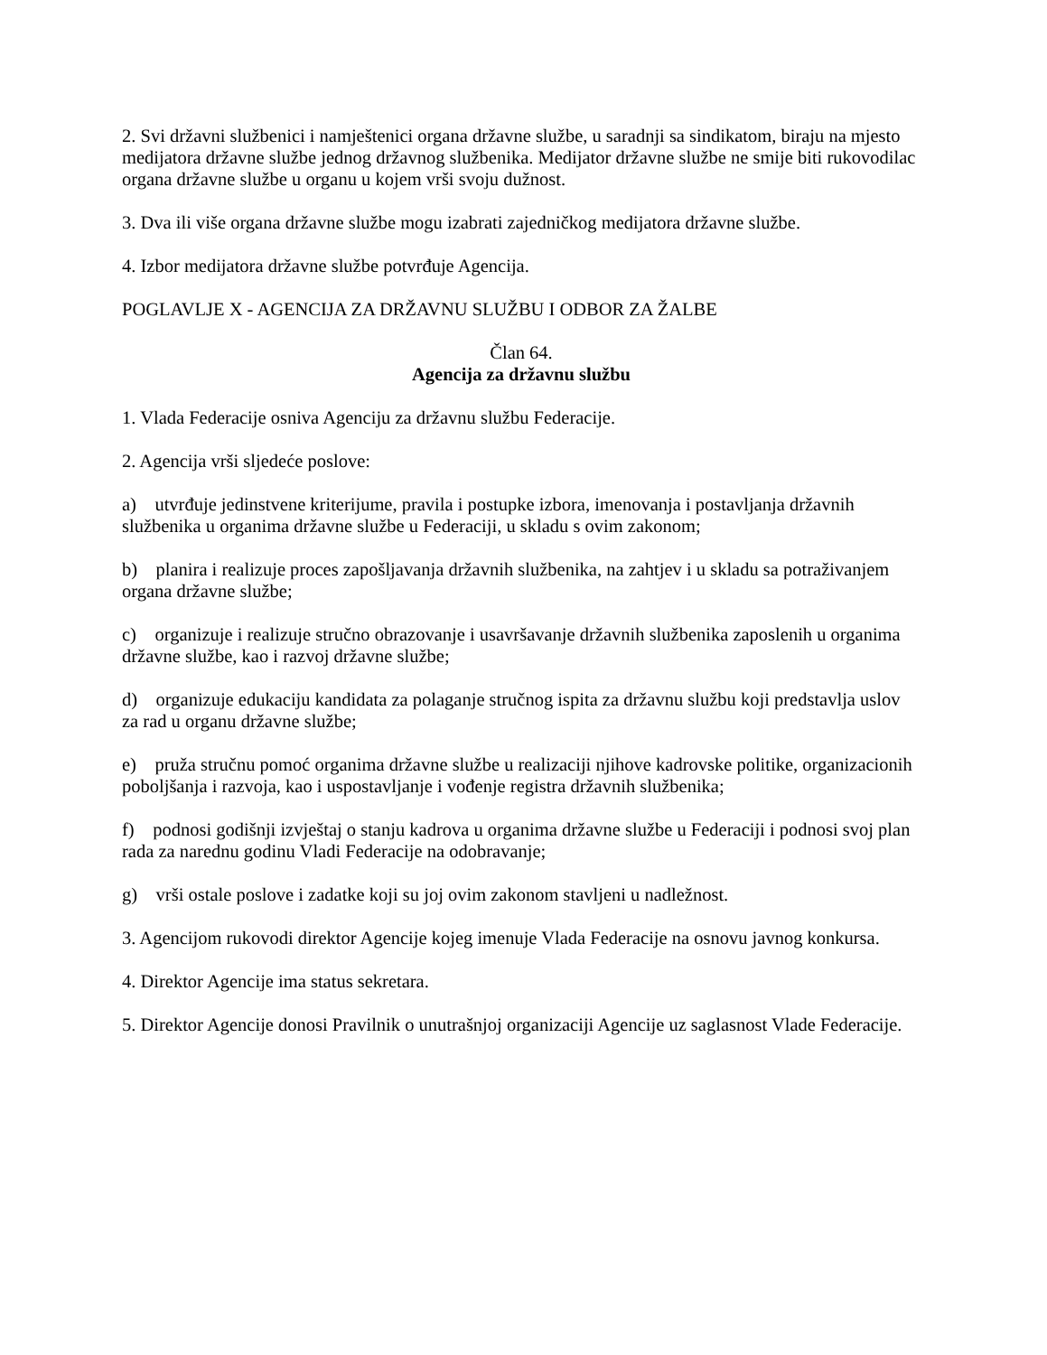2. Svi državni službenici i namještenici organa državne službe, u saradnji sa sindikatom, biraju na mjesto medijatora državne službe jednog državnog službenika. Medijator državne službe ne smije biti rukovodilac organa državne službe u organu u kojem vrši svoju dužnost.
3. Dva ili više organa državne službe mogu izabrati zajedničkog medijatora državne službe.
4. Izbor medijatora državne službe potvrđuje Agencija.
POGLAVLJE X - AGENCIJA ZA DRŽAVNU SLUŽBU I ODBOR ZA ŽALBE
Član 64.
Agencija za državnu službu
1. Vlada Federacije osniva Agenciju za državnu službu Federacije.
2. Agencija vrši sljedeće poslove:
a) utvrđuje jedinstvene kriterijume, pravila i postupke izbora, imenovanja i postavljanja državnih službenika u organima državne službe u Federaciji, u skladu s ovim zakonom;
b) planira i realizuje proces zapošljavanja državnih službenika, na zahtjev i u skladu sa potraživanjem organa državne službe;
c) organizuje i realizuje stručno obrazovanje i usavršavanje državnih službenika zaposlenih u organima državne službe, kao i razvoj državne službe;
d) organizuje edukaciju kandidata za polaganje stručnog ispita za državnu službu koji predstavlja uslov za rad u organu državne službe;
e) pruža stručnu pomoć organima državne službe u realizaciji njihove kadrovske politike, organizacionih poboljšanja i razvoja, kao i uspostavljanje i vođenje registra državnih službenika;
f) podnosi godišnji izvještaj o stanju kadrova u organima državne službe u Federaciji i podnosi svoj plan rada za narednu godinu Vladi Federacije na odobravanje;
g) vrši ostale poslove i zadatke koji su joj ovim zakonom stavljeni u nadležnost.
3. Agencijom rukovodi direktor Agencije kojeg imenuje Vlada Federacije na osnovu javnog konkursa.
4. Direktor Agencije ima status sekretara.
5. Direktor Agencije donosi Pravilnik o unutrašnjoj organizaciji Agencije uz saglasnost Vlade Federacije.